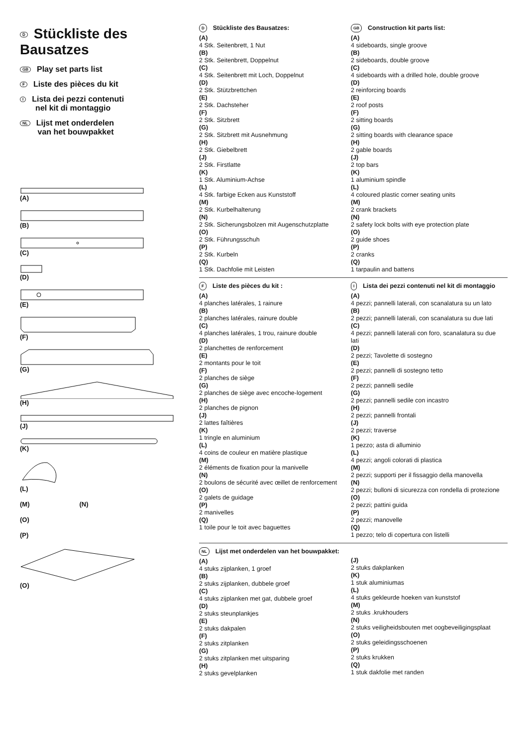D Stückliste des Bausatzes
GB Play set parts list
F Liste des pièces du kit
I Lista dei pezzi contenuti
nel kit di montaggio
NL Lijst met onderdelen
van het bouwpakket
(A)
(B)
(C)
(D)
(E)
(F)
(G)
(H)
(J)
(K)
(L)
(M) (N)
(O)
(P)
(O)
D Stückliste des Bausatzes:
(A)
4 Stk. Seitenbrett, 1 Nut
(B)
2 Stk. Seitenbrett, Doppelnut
(C)
4 Stk. Seitenbrett mit Loch, Doppelnut
(D)
2 Stk. Stützbrettchen
(E)
2 Stk. Dachsteher
(F)
2 Stk. Sitzbrett
(G)
2 Stk. Sitzbrett mit Ausnehmung
(H)
2 Stk. Giebelbrett
(J)
2 Stk. Firstlatte
(K)
1 Stk. Aluminium-Achse
(L)
4 Stk. farbige Ecken aus Kunststoff
(M)
2 Stk. Kurbelhalterung
(N)
2 Stk. Sicherungsbolzen mit Augenschutzplatte
(O)
2 Stk. Führungsschuh
(P)
2 Stk. Kurbeln
(Q)
1 Stk. Dachfolie mit Leisten
GB Construction kit parts list:
(A)
4 sideboards, single groove
(B)
2 sideboards, double groove
(C)
4 sideboards with a drilled hole, double groove
(D)
2 reinforcing boards
(E)
2 roof posts
(F)
2 sitting boards
(G)
2 sitting boards with clearance space
(H)
2 gable boards
(J)
2 top bars
(K)
1 aluminium spindle
(L)
4 coloured plastic corner seating units
(M)
2 crank brackets
(N)
2 safety lock bolts with eye protection plate
(O)
2 guide shoes
(P)
2 cranks
(Q)
1 tarpaulin and battens
F Liste des pièces du kit :
(A)
4 planches latérales, 1 rainure
(B)
2 planches latérales, rainure double
(C)
4 planches latérales, 1 trou, rainure double
(D)
2 planchettes de renforcement
(E)
2 montants pour le toit
(F)
2 planches de siège
(G)
2 planches de siège avec encoche-logement
(H)
2 planches de pignon
(J)
2 lattes faîtières
(K)
1 tringle en aluminium
(L)
4 coins de couleur en matière plastique
(M)
2 éléments de fixation pour la manivelle
(N)
2 boulons de sécurité avec œillet de renforcement
(O)
2 galets de guidage
(P)
2 manivelles
(Q)
1 toile pour le toit avec baguettes
I Lista dei pezzi contenuti nel kit di montaggio
(A)
4 pezzi; pannelli laterali, con scanalatura su un lato
(B)
2 pezzi; pannelli laterali, con scanalatura su due lati
(C)
4 pezzi; pannelli laterali con foro, scanalatura su due lati
(D)
2 pezzi; Tavolette di sostegno
(E)
2 pezzi; pannelli di sostegno tetto
(F)
2 pezzi; pannelli sedile
(G)
2 pezzi; pannelli sedile con incastro
(H)
2 pezzi; pannelli frontali
(J)
2 pezzi; traverse
(K)
1 pezzo; asta di alluminio
(L)
4 pezzi; angoli colorati di plastica
(M)
2 pezzi; supporti per il fissaggio della manovella
(N)
2 pezzi; bulloni di sicurezza con rondella di protezione
(O)
2 pezzi; pattini guida
(P)
2 pezzi; manovelle
(Q)
1 pezzo; telo di copertura con listelli
NL Lijst met onderdelen van het bouwpakket:
(A)
4 stuks zijplanken, 1 groef
(B)
2 stuks zijplanken, dubbele groef
(C)
4 stuks zijplanken met gat, dubbele groef
(D)
2 stuks steunplankjes
(E)
2 stuks dakpalen
(F)
2 stuks zitplanken
(G)
2 stuks zitplanken met uitsparing
(H)
2 stuks gevelplanken
(J)
2 stuks dakplanken
(K)
1 stuk aluminiumas
(L)
4 stuks gekleurde hoeken van kunststof
(M)
2 stuks .krukhouders
(N)
2 stuks veiligheidsbouten met oogbeveiligingsplaat
(O)
2 stuks geleidingsschoenen
(P)
2 stuks krukken
(Q)
1 stuk dakfolie met randen